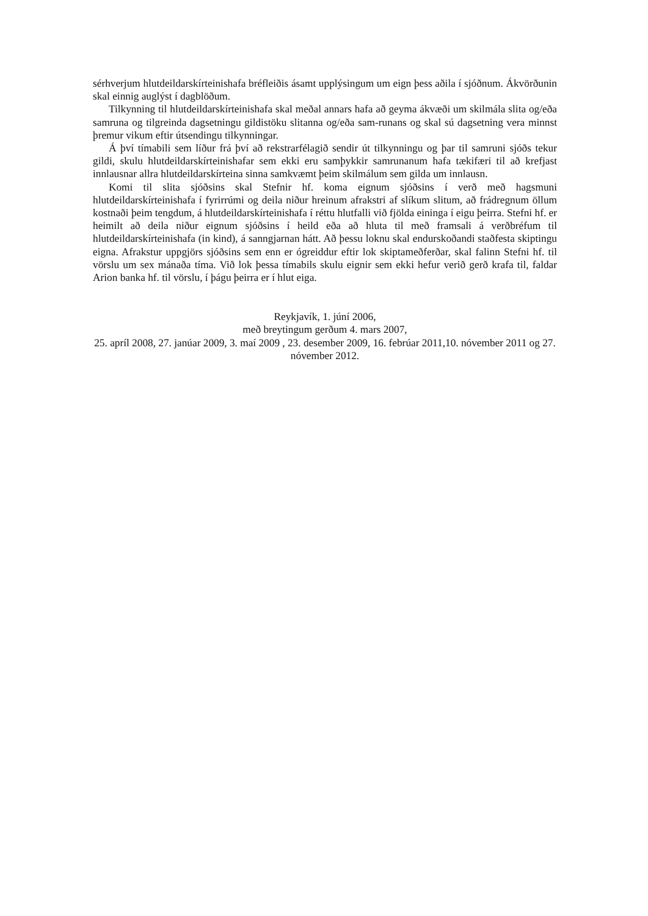sérhverjum hlutdeildarskírteinishafa bréfleiðis ásamt upplýsingum um eign þess aðila í sjóðnum. Ákvörðunin skal einnig auglýst í dagblöðum.
Tilkynning til hlutdeildarskírteinishafa skal meðal annars hafa að geyma ákvæði um skilmála slita og/eða samruna og tilgreinda dagsetningu gildistöku slitanna og/eða sam-runans og skal sú dagsetning vera minnst þremur vikum eftir útsendingu tilkynningar.
Á því tímabili sem líður frá því að rekstrarfélagið sendir út tilkynningu og þar til samruni sjóðs tekur gildi, skulu hlutdeildarskírteinishafar sem ekki eru samþykkir samrunanum hafa tækifæri til að krefjast innlausnar allra hlutdeildarskírteina sinna samkvæmt þeim skilmálum sem gilda um innlausn.
Komi til slita sjóðsins skal Stefnir hf. koma eignum sjóðsins í verð með hagsmuni hlutdeildarskírteinishafa í fyrirrúmi og deila niður hreinum afrakstri af slíkum slitum, að frádregnum öllum kostnaði þeim tengdum, á hlutdeildarskírteinishafa í réttu hlutfalli við fjölda eininga í eigu þeirra. Stefni hf. er heimilt að deila niður eignum sjóðsins í heild eða að hluta til með framsali á verðbréfum til hlutdeildarskírteinishafa (in kind), á sanngjarnan hátt. Að þessu loknu skal endurskoðandi staðfesta skiptingu eigna. Afrakstur uppgjörs sjóðsins sem enn er ógreiddur eftir lok skiptameðferðar, skal falinn Stefni hf. til vörslu um sex mánaða tíma. Við lok þessa tímabils skulu eignir sem ekki hefur verið gerð krafa til, faldar Arion banka hf. til vörslu, í þágu þeirra er í hlut eiga.
Reykjavík, 1. júní 2006,
með breytingum gerðum 4. mars 2007,
25. apríl 2008, 27. janúar 2009, 3. maí 2009 , 23. desember 2009, 16. febrúar 2011,10. nóvember 2011 og 27. nóvember 2012.